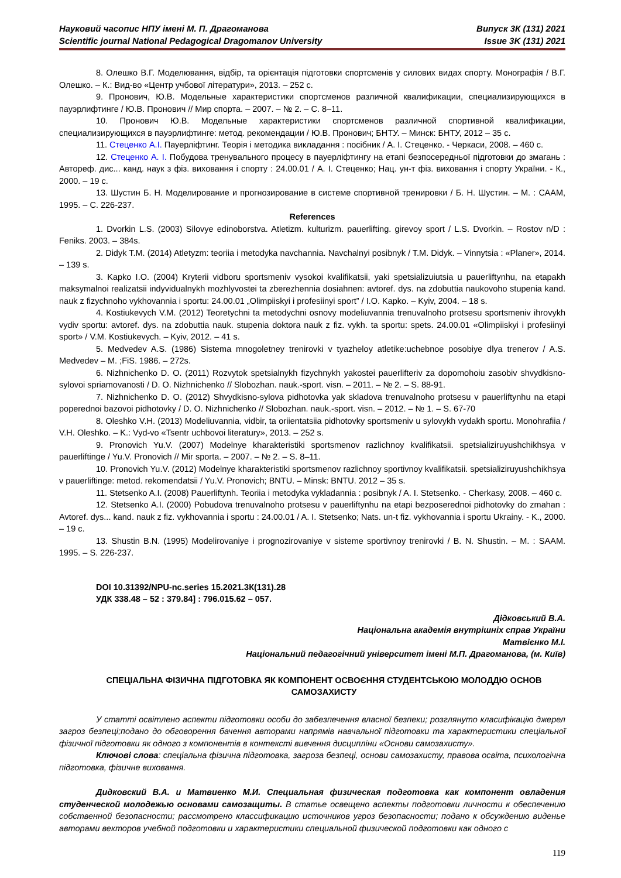Науковий часопис НПУ імені М. П. Драгоманова
Scientific journal National Pedagogical Dragomanov University
Випуск 3К (131) 2021
Issue 3K (131) 2021
8. Олешко В.Г. Моделювання, відбір, та орієнтація підготовки спортсменів у силових видах спорту. Монографія / В.Г. Олешко. – К.: Вид-во «Центр учбової літератури», 2013. – 252 с.
9. Пронович, Ю.В. Модельные характеристики спортсменов различной квалификации, специализирующихся в пауэрлифтинге / Ю.В. Пронович // Мир спорта. – 2007. – № 2. – С. 8–11.
10. Пронович Ю.В. Модельные характеристики спортсменов различной спортивной квалификации, специализирующихся в пауэрлифтинге: метод. рекомендации / Ю.В. Пронович; БНТУ. – Минск: БНТУ, 2012 – 35 с.
11. Стеценко А.І. Пауерліфтинг. Теорія і методика викладання : посібник / А. І. Стеценко. - Черкаси, 2008. – 460 с.
12. Стеценко А. І. Побудова тренувального процесу в пауерліфтингу на етапі безпосередньої підготовки до змагань : Автореф. дис... канд. наук з фіз. виховання і спорту : 24.00.01 / А. І. Стеценко; Нац. ун-т фіз. виховання і спорту України. - К., 2000. – 19 с.
13. Шустин Б. Н. Моделирование и прогнозирование в системе спортивной тренировки / Б. Н. Шустин. – М. : СААМ, 1995. – С. 226-237.
References
1. Dvorkin L.S. (2003) Silovye edinoborstva. Atletizm. kulturizm. pauerlifting. girevoy sport / L.S. Dvorkin. – Rostov n/D : Feniks. 2003. – 384s.
2. Didyk T.M. (2014) Atletyzm: teoriia i metodyka navchannia. Navchalnyi posibnyk / T.M. Didyk. – Vinnytsia : «Planer», 2014. – 139 s.
3. Kapko I.O. (2004) Kryterii vidboru sportsmeniv vysokoi kvalifikatsii, yaki spetsializuiutsia u pauerliftynhu, na etapakh maksymalnoi realizatsii indyvidualnykh mozhlyvostei ta zberezhennia dosiahnen: avtoref. dys. na zdobuttia naukovoho stupenia kand. nauk z fizychnoho vykhovannia i sportu: 24.00.01 „Olimpiiskyi i profesiinyi sport” / I.O. Kapko. – Kyiv, 2004. – 18 s.
4. Kostiukevych V.M. (2012) Teoretychni ta metodychni osnovy modeliuvannia trenuvalnoho protsesu sportsmeniv ihrovykh vydiv sportu: avtoref. dys. na zdobuttia nauk. stupenia doktora nauk z fiz. vykh. ta sportu: spets. 24.00.01 «Olimpiiskyi i profesiinyi sport» / V.M. Kostiukevych. – Kyiv, 2012. – 41 s.
5. Medvedev A.S. (1986) Sistema mnogoletney trenirovki v tyazheloy atletike:uchebnoe posobiye dlya trenerov / A.S. Medvedev – M. ;FiS. 1986. – 272s.
6. Nizhnichenko D. O. (2011) Rozvytok spetsialnykh fizychnykh yakostei pauerlifteriv za dopomohoiu zasobiv shvydkisno-sylovoi spriamovanosti / D. O. Nizhnichenko // Slobozhan. nauk.-sport. visn. – 2011. – № 2. – S. 88-91.
7. Nizhnichenko D. O. (2012) Shvydkisno-sylova pidhotovka yak skladova trenuvalnoho protsesu v pauerliftynhu na etapi poperednoi bazovoi pidhotovky / D. O. Nizhnichenko // Slobozhan. nauk.-sport. visn. – 2012. – № 1. – S. 67-70
8. Oleshko V.H. (2013) Modeliuvannia, vidbir, ta oriientatsiia pidhotovky sportsmeniv u sylovykh vydakh sportu. Monohrafiia / V.H. Oleshko. – K.: Vyd-vo «Tsentr uchbovoi literatury», 2013. – 252 s.
9. Pronovich Yu.V. (2007) Modelnye kharakteristiki sportsmenov razlichnoy kvalifikatsii. spetsializiruyushchikhsya v pauerliftinge / Yu.V. Pronovich // Mir sporta. – 2007. – № 2. – S. 8–11.
10. Pronovich Yu.V. (2012) Modelnye kharakteristiki sportsmenov razlichnoy sportivnoy kvalifikatsii. spetsializiruyushchikhsya v pauerliftinge: metod. rekomendatsii / Yu.V. Pronovich; BNTU. – Minsk: BNTU. 2012 – 35 s.
11. Stetsenko A.I. (2008) Pauerliftynh. Teoriia i metodyka vykladannia : posibnyk / A. I. Stetsenko. - Cherkasy, 2008. – 460 c.
12. Stetsenko A.I. (2000) Pobudova trenuvalnoho protsesu v pauerliftynhu na etapi bezposerednoi pidhotovky do zmahan : Avtoref. dys... kand. nauk z fiz. vykhovannia i sportu : 24.00.01 / A. I. Stetsenko; Nats. un-t fiz. vykhovannia i sportu Ukrainy. - K., 2000. – 19 c.
13. Shustin B.N. (1995) Modelirovaniye i prognozirovaniye v sisteme sportivnoy trenirovki / B. N. Shustin. – M. : SAAM. 1995. – S. 226-237.
DOI 10.31392/NPU-nc.series 15.2021.3К(131).28
УДК 338.48 – 52 : 379.84] : 796.015.62 – 057.
Дідковський В.А.
Національна академія внутрішніх справ України
Матвієнко М.І.
Національний педагогічний університет імені М.П. Драгоманова, (м. Київ)
СПЕЦІАЛЬНА ФІЗИЧНА ПІДГОТОВКА ЯК КОМПОНЕНТ ОСВОЄННЯ СТУДЕНТСЬКОЮ МОЛОДДЮ ОСНОВ САМОЗАХИСТУ
У статті освітлено аспекти підготовки особи до забезпечення власної безпеки; розглянуто класифікацію джерел загроз безпеці;подано до обговорення бачення авторами напрямів навчальної підготовки та характеристики спеціальної фізичної підготовки як одного з компонентів в контексті вивчення дисципліни «Основи самозахисту».
Ключові слова: спеціальна фізична підготовка, загроза безпеці, основи самозахисту, правова освіта, психологічна підготовка, фізичне виховання.
Дидковский В.А. и Матвиенко М.И. Специальная физическая подготовка как компонент овладения студенческой молодежью основами самозащиты. В статье освещено аспекты подготовки личности к обеспечению собственной безопасности; рассмотрено классификацию источников угроз безопасности; подано к обсуждению виденье авторами векторов учебной подготовки и характеристики специальной физической подготовки как одного с
119